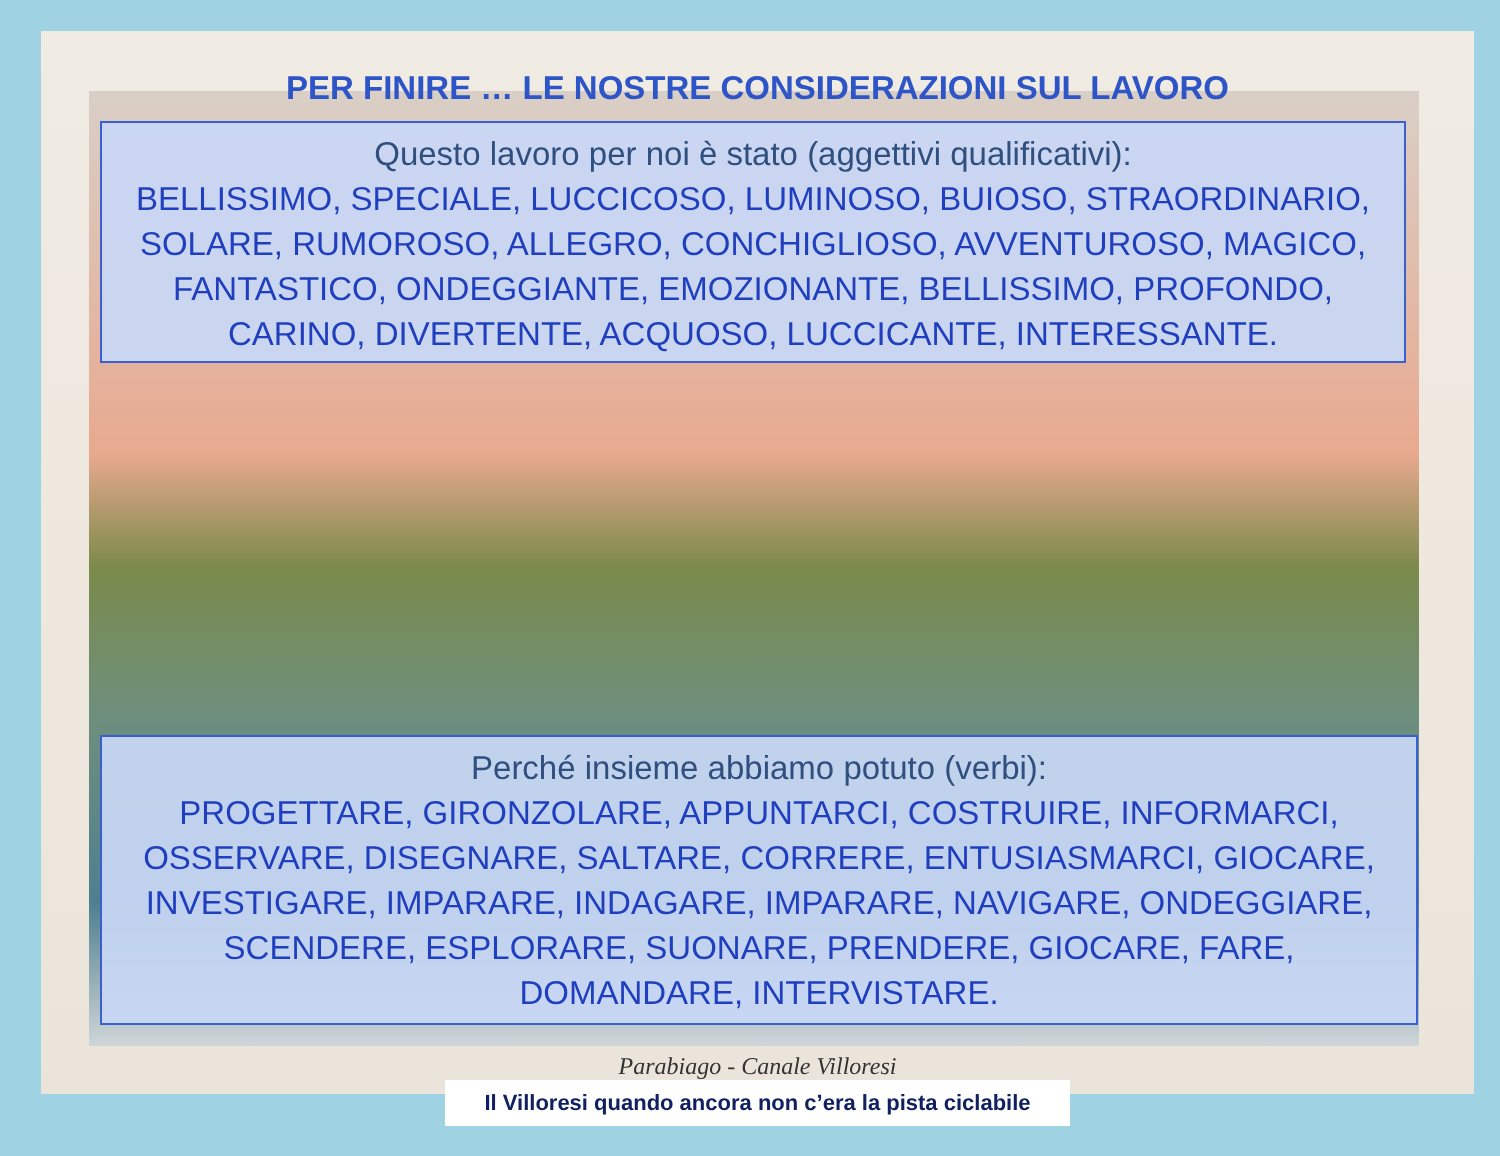PER FINIRE … LE NOSTRE CONSIDERAZIONI SUL LAVORO
Questo lavoro per noi è stato (aggettivi qualificativi):
BELLISSIMO, SPECIALE, LUCCICOSO, LUMINOSO, BUIOSO, STRAORDINARIO, SOLARE, RUMOROSO, ALLEGRO, CONCHIGLIOSO, AVVENTUROSO, MAGICO, FANTASTICO, ONDEGGIANTE, EMOZIONANTE, BELLISSIMO, PROFONDO, CARINO, DIVERTENTE, ACQUOSO, LUCCICANTE, INTERESSANTE.
Perché insieme abbiamo potuto (verbi):
PROGETTARE, GIRONZOLARE, APPUNTARCI, COSTRUIRE, INFORMARCI, OSSERVARE, DISEGNARE, SALTARE, CORRERE, ENTUSIASMARCI, GIOCARE, INVESTIGARE, IMPARARE, INDAGARE, IMPARARE, NAVIGARE, ONDEGGIARE, SCENDERE, ESPLORARE, SUONARE, PRENDERE, GIOCARE, FARE, DOMANDARE, INTERVISTARE.
Parabiago - Canale Villoresi
Il Villoresi quando ancora non c’era la pista ciclabile